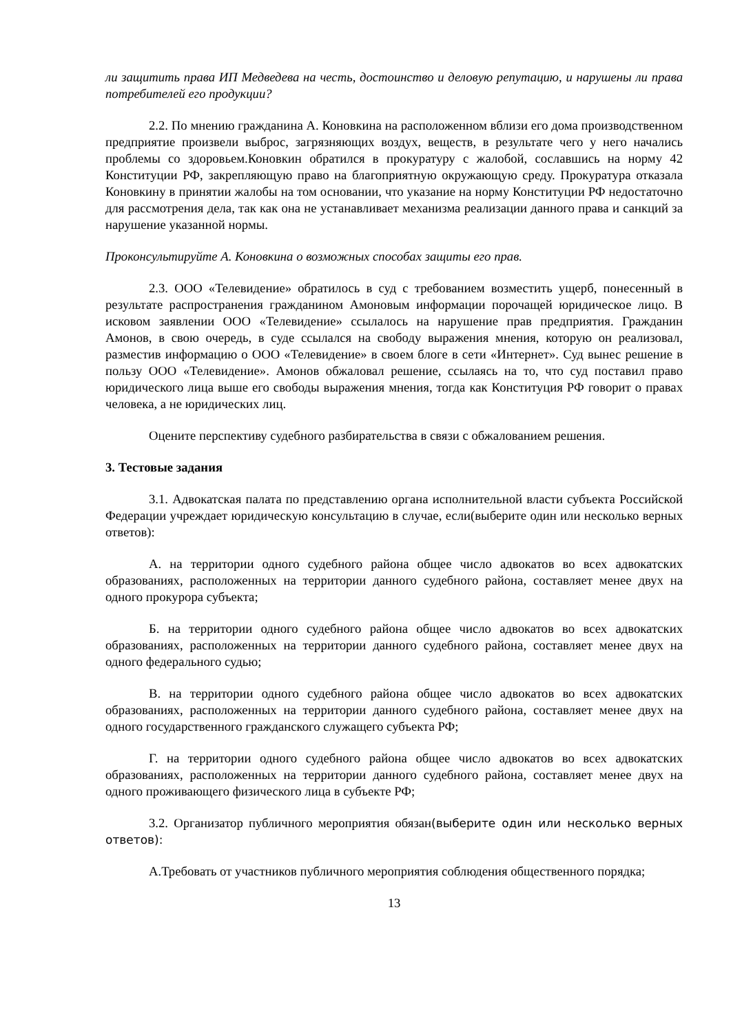ли защитить права ИП Медведева на честь, достоинство и деловую репутацию, и нарушены ли права потребителей его продукции?
2.2. По мнению гражданина А. Коновкина на расположенном вблизи его дома производственном предприятие произвели выброс, загрязняющих воздух, веществ, в результате чего у него начались проблемы со здоровьем.Коновкин обратился в прокуратуру с жалобой, сославшись на норму 42 Конституции РФ, закрепляющую право на благоприятную окружающую среду. Прокуратура отказала Коновкину в принятии жалобы на том основании, что указание на норму Конституции РФ недостаточно для рассмотрения дела, так как она не устанавливает механизма реализации данного права и санкций за нарушение указанной нормы.
Проконсультируйте А. Коновкина о возможных способах защиты его прав.
2.3. ООО «Телевидение» обратилось в суд с требованием возместить ущерб, понесенный в результате распространения гражданином Амоновым информации порочащей юридическое лицо. В исковом заявлении ООО «Телевидение» ссылалось на нарушение прав предприятия. Гражданин Амонов, в свою очередь, в суде ссылался на свободу выражения мнения, которую он реализовал, разместив информацию о ООО «Телевидение» в своем блоге в сети «Интернет». Суд вынес решение в пользу ООО «Телевидение». Амонов обжаловал решение, ссылаясь на то, что суд поставил право юридического лица выше его свободы выражения мнения, тогда как Конституция РФ говорит о правах человека, а не юридических лиц.
Оцените перспективу судебного разбирательства в связи с обжалованием решения.
3. Тестовые задания
3.1. Адвокатская палата по представлению органа исполнительной власти субъекта Российской Федерации учреждает юридическую консультацию в случае, если(выберите один или несколько верных ответов):
А. на территории одного судебного района общее число адвокатов во всех адвокатских образованиях, расположенных на территории данного судебного района, составляет менее двух на одного прокурора субъекта;
Б. на территории одного судебного района общее число адвокатов во всех адвокатских образованиях, расположенных на территории данного судебного района, составляет менее двух на одного федерального судью;
В. на территории одного судебного района общее число адвокатов во всех адвокатских образованиях, расположенных на территории данного судебного района, составляет менее двух на одного государственного гражданского служащего субъекта РФ;
Г. на территории одного судебного района общее число адвокатов во всех адвокатских образованиях, расположенных на территории данного судебного района, составляет менее двух на одного проживающего физического лица в субъекте РФ;
3.2. Организатор публичного мероприятия обязан(выберите один или несколько верных ответов):
А.Требовать от участников публичного мероприятия соблюдения общественного порядка;
13